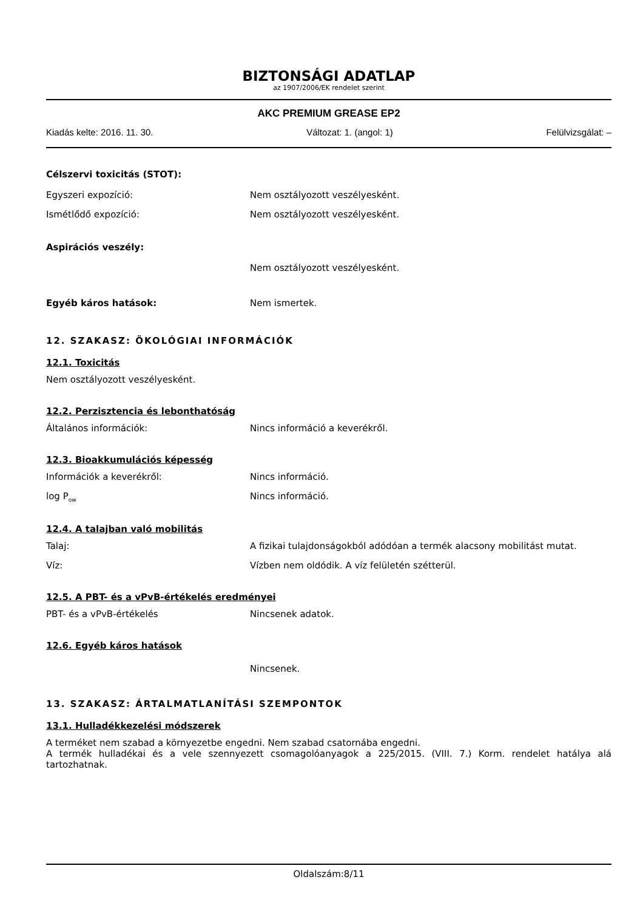BIZTONSÁGI ADATLAP
az 1907/2006/EK rendelet szerint
AKC PREMIUM GREASE EP2
Kiadás kelte: 2016. 11. 30. Változat: 1. (angol: 1) Felülvizsgálat: –
Célszervi toxicitás (STOT):
Egyszeri expozíció: Nem osztályozott veszélyesként.
Ismétlődő expozíció: Nem osztályozott veszélyesként.
Aspirációs veszély:
Nem osztályozott veszélyesként.
Egyéb káros hatások: Nem ismertek.
12. SZAKASZ: ÖKOLÓGIAI INFORMÁCIÓK
12.1. Toxicitás
Nem osztályozott veszélyesként.
12.2. Perzisztencia és lebonthatóság
Általános információk: Nincs információ a keverékről.
12.3. Bioakkumulációs képesség
Információk a keverékről: Nincs információ.
log P<sub>ow</sub>
Nincs információ.
12.4. A talajban való mobilitás
Talaj: A fizikai tulajdonságokból adódóan a termék alacsony mobilitást mutat.
Víz: Vízben nem oldódik. A víz felületén szétterül.
12.5. A PBT- és a vPvB-értékelés eredményei
PBT- és a vPvB-értékelés Nincsenek adatok.
12.6. Egyéb káros hatások
Nincsenek.
13. SZAKASZ: ÁRTALMATLANÍTÁSI SZEMPONTOK
13.1. Hulladékkezelési módszerek
A terméket nem szabad a környezetbe engedni. Nem szabad csatornába engedni.
A termék hulladékai és a vele szennyezett csomagolóanyagok a 225/2015. (VIII. 7.) Korm. rendelet hatálya alá tartozhatnak.
Oldalszám:8/11